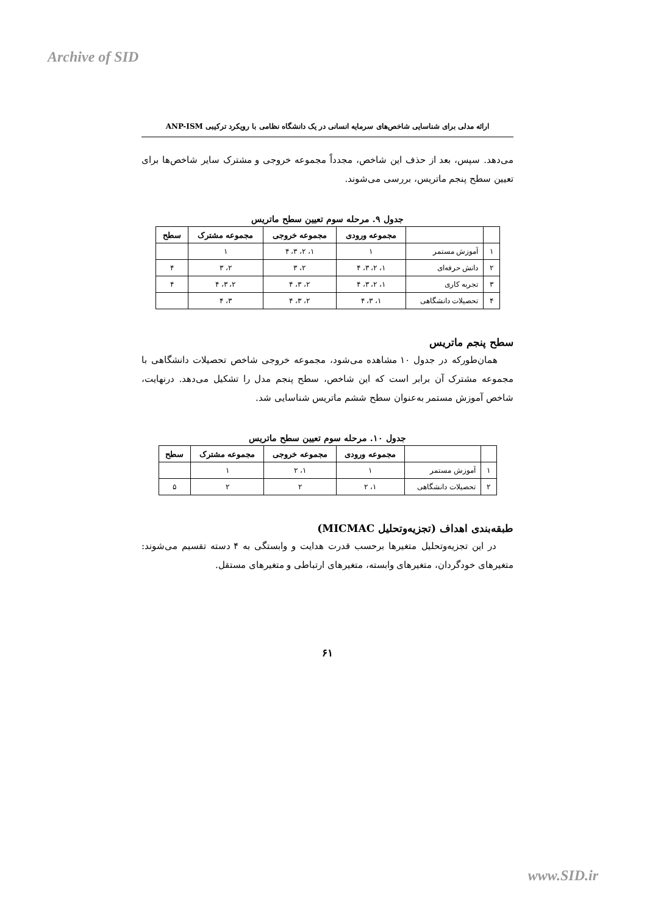Archive of SID
ارائه مدلی برای شناسایی شاخص‌های سرمایه انسانی در یک دانشگاه نظامی با رویکرد ترکیبی ANP-ISM
می‌دهد. سپس، بعد از حذف این شاخص، مجدداً مجموعه خروجی و مشترک سایر شاخص‌ها برای تعیین سطح پنجم ماتریس، بررسی می‌شوند.
جدول ۹. مرحله سوم تعیین سطح ماتریس
| | | مجموعه ورودی | مجموعه خروجی | مجموعه مشترک | سطح |
| --- | --- | --- | --- | --- | --- |
| ۱ | آموزش مستمر | ۱ | ۱، ۲، ۳، ۴ | ۱ | |
| ۲ | دانش حرفه‌ای | ۱، ۲، ۳، ۴ | ۲، ۳ | ۲، ۳ | ۴ |
| ۳ | تجربه کاری | ۱، ۲، ۳، ۴ | ۲، ۳، ۴ | ۲، ۳، ۴ | ۴ |
| ۴ | تحصیلات دانشگاهی | ۱، ۳، ۴ | ۲، ۳، ۴ | ۳، ۴ | |
سطح پنجم ماتریس
همان‌طورکه در جدول ۱۰ مشاهده می‌شود، مجموعه خروجی شاخص تحصیلات دانشگاهی با مجموعه مشترک آن برابر است که این شاخص، سطح پنجم مدل را تشکیل می‌دهد. درنهایت، شاخص آموزش مستمر به‌عنوان سطح ششم ماتریس شناسایی شد.
جدول ۱۰. مرحله سوم تعیین سطح ماتریس
| | | مجموعه ورودی | مجموعه خروجی | مجموعه مشترک | سطح |
| --- | --- | --- | --- | --- | --- |
| ۱ | آموزش مستمر | ۱ | ۱، ۲ | ۱ | |
| ۲ | تحصیلات دانشگاهی | ۱، ۲ | ۲ | ۲ | ۵ |
طبقه‌بندی اهداف (تجزیه‌وتحلیل MICMAC)
در این تجزیه‌وتحلیل متغیرها برحسب قدرت هدایت و وابستگی به ۴ دسته تقسیم می‌شوند: متغیرهای خودگردان، متغیرهای وابسته، متغیرهای ارتباطی و متغیرهای مستقل.
۶۱
www.SID.ir